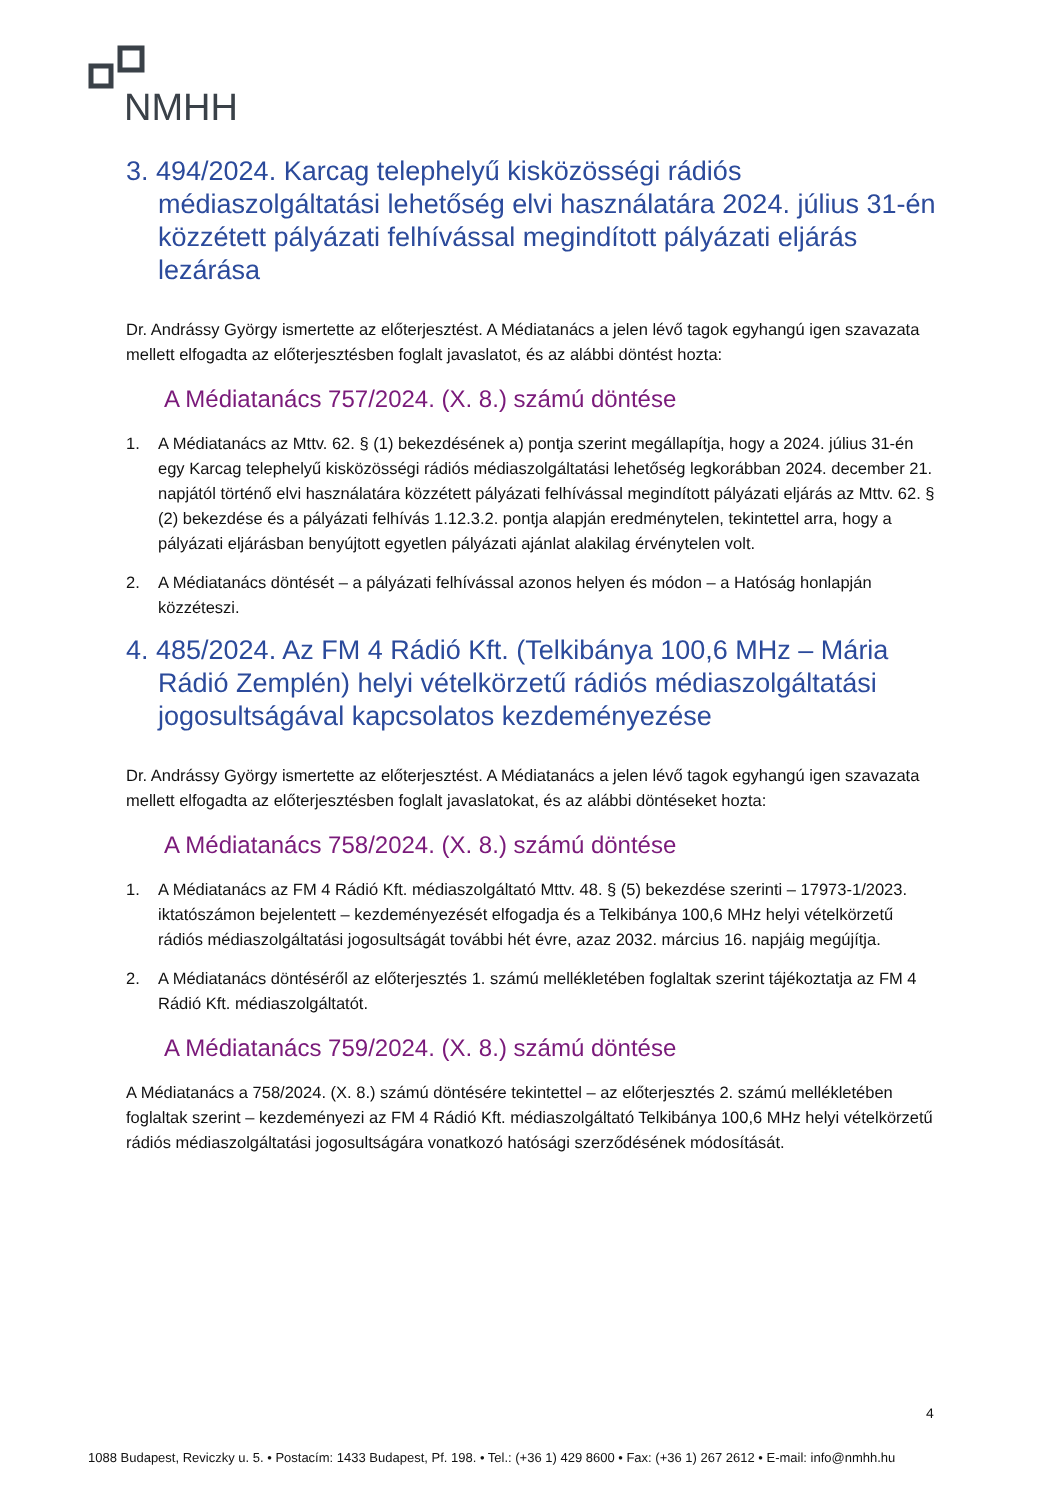NMHH
3. 494/2024. Karcag telephelyű kisközösségi rádiós médiaszolgáltatási lehetőség elvi használatára 2024. július 31-én közzétett pályázati felhívással megindított pályázati eljárás lezárása
Dr. Andrássy György ismertette az előterjesztést. A Médiatanács a jelen lévő tagok egyhangú igen szavazata mellett elfogadta az előterjesztésben foglalt javaslatot, és az alábbi döntést hozta:
A Médiatanács 757/2024. (X. 8.) számú döntése
1. A Médiatanács az Mttv. 62. § (1) bekezdésének a) pontja szerint megállapítja, hogy a 2024. július 31-én egy Karcag telephelyű kisközösségi rádiós médiaszolgáltatási lehetőség legkorábban 2024. december 21. napjától történő elvi használatára közzétett pályázati felhívással megindított pályázati eljárás az Mttv. 62. § (2) bekezdése és a pályázati felhívás 1.12.3.2. pontja alapján eredménytelen, tekintettel arra, hogy a pályázati eljárásban benyújtott egyetlen pályázati ajánlat alakilag érvénytelen volt.
2. A Médiatanács döntését – a pályázati felhívással azonos helyen és módon – a Hatóság honlapján közzéteszi.
4. 485/2024. Az FM 4 Rádió Kft. (Telkibánya 100,6 MHz – Mária Rádió Zemplén) helyi vételkörzetű rádiós médiaszolgáltatási jogosultságával kapcsolatos kezdeményezése
Dr. Andrássy György ismertette az előterjesztést. A Médiatanács a jelen lévő tagok egyhangú igen szavazata mellett elfogadta az előterjesztésben foglalt javaslatokat, és az alábbi döntéseket hozta:
A Médiatanács 758/2024. (X. 8.) számú döntése
1. A Médiatanács az FM 4 Rádió Kft. médiaszolgáltató Mttv. 48. § (5) bekezdése szerinti – 17973-1/2023. iktatószámon bejelentett – kezdeményezését elfogadja és a Telkibánya 100,6 MHz helyi vételkörzetű rádiós médiaszolgáltatási jogosultságát további hét évre, azaz 2032. március 16. napjáig megújítja.
2. A Médiatanács döntéséről az előterjesztés 1. számú mellékletében foglaltak szerint tájékoztatja az FM 4 Rádió Kft. médiaszolgáltatót.
A Médiatanács 759/2024. (X. 8.) számú döntése
A Médiatanács a 758/2024. (X. 8.) számú döntésére tekintettel – az előterjesztés 2. számú mellékletében foglaltak szerint – kezdeményezi az FM 4 Rádió Kft. médiaszolgáltató Telkibánya 100,6 MHz helyi vételkörzetű rádiós médiaszolgáltatási jogosultságára vonatkozó hatósági szerződésének módosítását.
4
1088 Budapest, Reviczky u. 5. • Postacím: 1433 Budapest, Pf. 198. • Tel.: (+36 1) 429 8600 • Fax: (+36 1) 267 2612 • E-mail: info@nmhh.hu